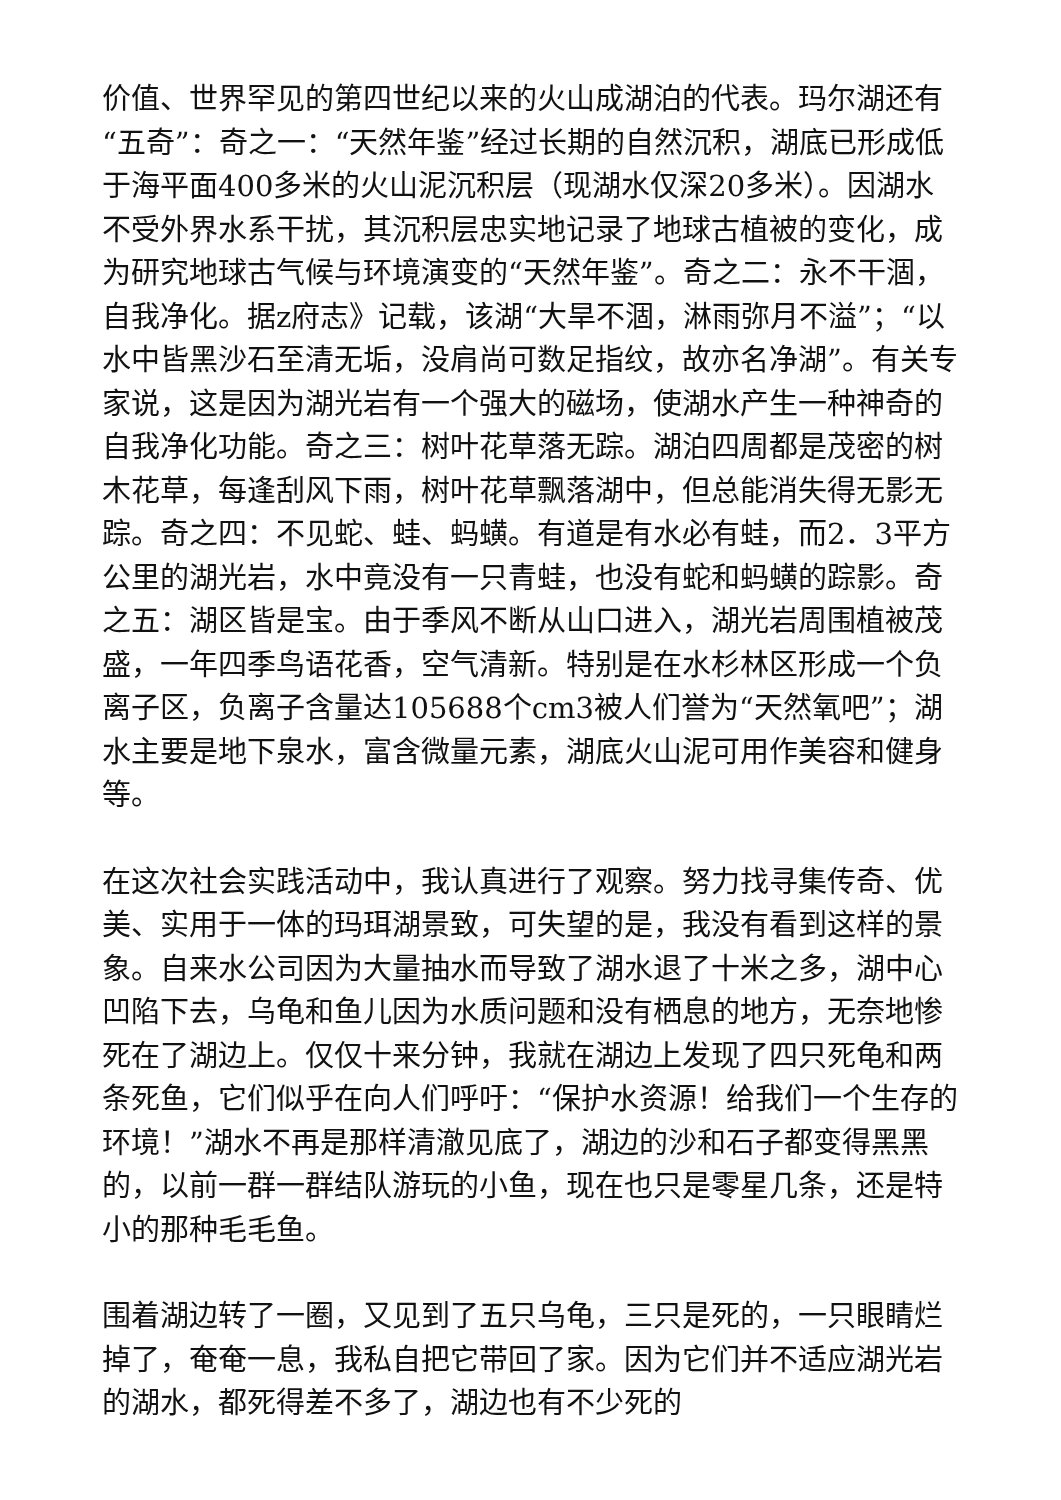价值、世界罕见的第四世纪以来的火山成湖泊的代表。玛尔湖还有“五奇”：奇之一：“天然年鉴”经过长期的自然沉积，湖底已形成低于海平面400多米的火山泥沉积层（现湖水仅深20多米）。因湖水不受外界水系干扰，其沉积层忠实地记录了地球古植被的变化，成为研究地球古气候与环境演变的“天然年鉴”。奇之二：永不干涸，自我净化。据z府志》记载，该湖“大旱不涸，淋雨弥月不溢”；“以水中皆黑沙石至清无垢，没肩尚可数足指纹，故亦名净湖”。有关专家说，这是因为湖光岩有一个强大的磁场，使湖水产生一种神奇的自我净化功能。奇之三：树叶花草落无踪。湖泊四周都是茂密的树木花草，每逢刮风下雨，树叶花草飘落湖中，但总能消失得无影无踪。奇之四：不见蛇、蛙、蚂蟥。有道是有水必有蛙，而2．3平方公里的湖光岩，水中竟没有一只青蛙，也没有蛇和蚂蟥的踪影。奇之五：湖区皆是宝。由于季风不断从山口进入，湖光岩周围植被茂盛，一年四季鸟语花香，空气清新。特别是在水杉林区形成一个负离子区，负离子含量达105688个cm3被人们誉为“天然氧吧”；湖水主要是地下泉水，富含微量元素，湖底火山泥可用作美容和健身等。
在这次社会实践活动中，我认真进行了观察。努力找寻集传奇、优美、实用于一体的玛珥湖景致，可失望的是，我没有看到这样的景象。自来水公司因为大量抽水而导致了湖水退了十米之多，湖中心凹陷下去，乌龟和鱼儿因为水质问题和没有栖息的地方，无奈地惨死在了湖边上。仅仅十来分钟，我就在湖边上发现了四只死龟和两条死鱼，它们似乎在向人们呼吁：“保护水资源！给我们一个生存的环境！”湖水不再是那样清澈见底了，湖边的沙和石子都变得黑黑的，以前一群一群结队游玩的小鱼，现在也只是零星几条，还是特小的那种毛毛鱼。
围着湖边转了一圈，又见到了五只乌龟，三只是死的，一只眼睛烂掉了，奄奄一息，我私自把它带回了家。因为它们并不适应湖光岩的湖水，都死得差不多了，湖边也有不少死的